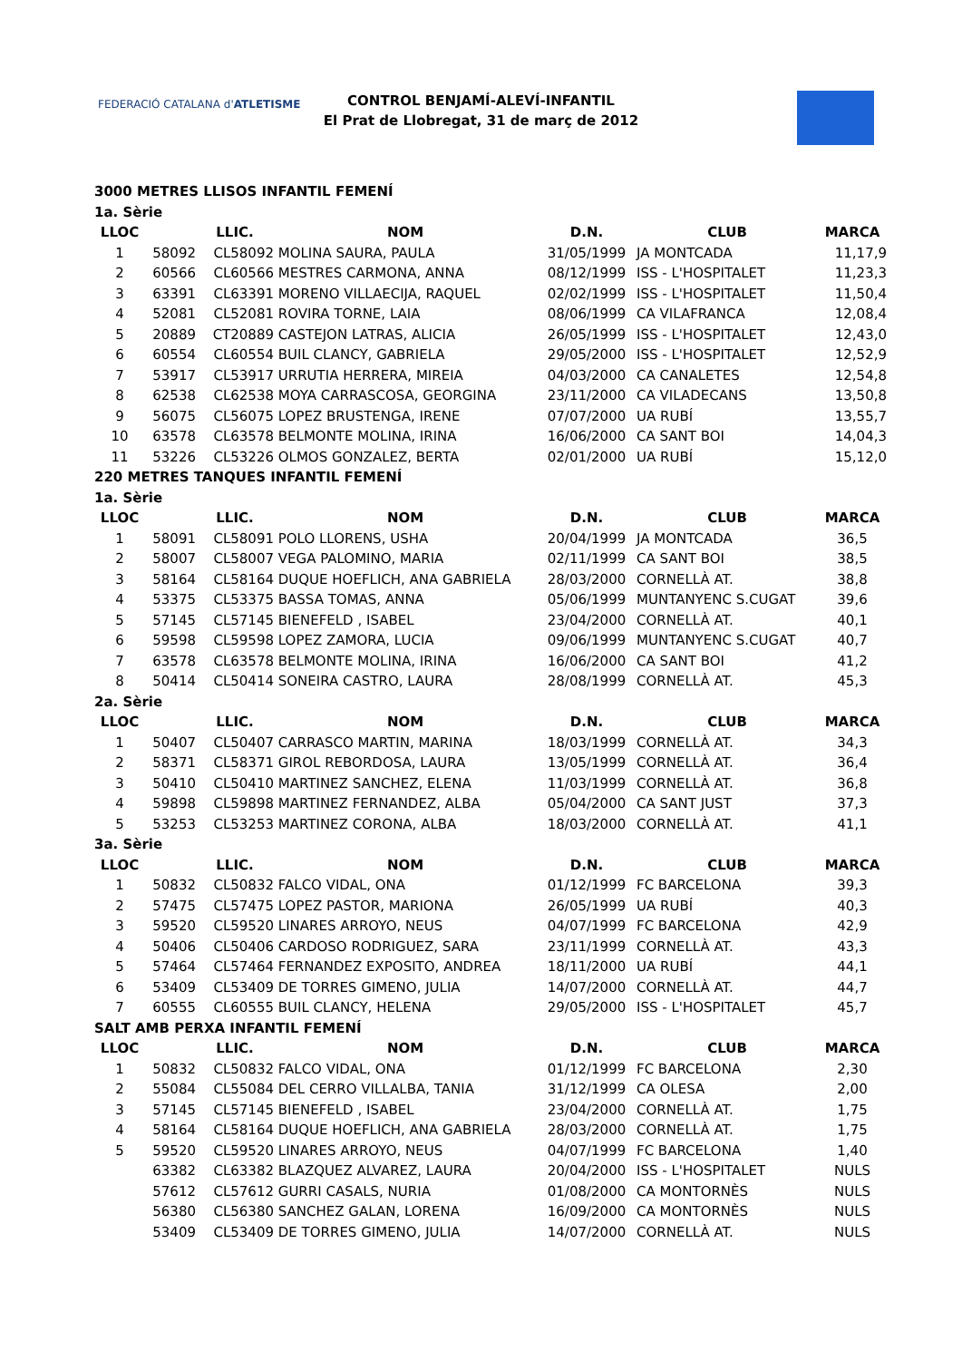FEDERACIÓ CATALANA d'ATLETISME
CONTROL BENJAMÍ-ALEVÍ-INFANTIL
El Prat de Llobregat, 31 de març de 2012
| 3000 METRES LLISOS INFANTIL FEMENÍ | | | | | | |
| 1a. Sèrie | | | | | | |
| LLOC | | LLIC. | NOM | D.N. | CLUB | MARCA |
| 1 | 58092 | CL58092 | MOLINA SAURA, PAULA | 31/05/1999 | JA MONTCADA | 11,17,9 |
| 2 | 60566 | CL60566 | MESTRES CARMONA, ANNA | 08/12/1999 | ISS - L'HOSPITALET | 11,23,3 |
| 3 | 63391 | CL63391 | MORENO VILLAECIJA, RAQUEL | 02/02/1999 | ISS - L'HOSPITALET | 11,50,4 |
| 4 | 52081 | CL52081 | ROVIRA TORNE, LAIA | 08/06/1999 | CA VILAFRANCA | 12,08,4 |
| 5 | 20889 | CT20889 | CASTEJON LATRAS, ALICIA | 26/05/1999 | ISS - L'HOSPITALET | 12,43,0 |
| 6 | 60554 | CL60554 | BUIL CLANCY, GABRIELA | 29/05/2000 | ISS - L'HOSPITALET | 12,52,9 |
| 7 | 53917 | CL53917 | URRUTIA HERRERA, MIREIA | 04/03/2000 | CA CANALETES | 12,54,8 |
| 8 | 62538 | CL62538 | MOYA CARRASCOSA, GEORGINA | 23/11/2000 | CA VILADECANS | 13,50,8 |
| 9 | 56075 | CL56075 | LOPEZ BRUSTENGA, IRENE | 07/07/2000 | UA RUBÍ | 13,55,7 |
| 10 | 63578 | CL63578 | BELMONTE MOLINA, IRINA | 16/06/2000 | CA SANT BOI | 14,04,3 |
| 11 | 53226 | CL53226 | OLMOS GONZALEZ, BERTA | 02/01/2000 | UA RUBÍ | 15,12,0 |
| 220 METRES TANQUES INFANTIL FEMENÍ | | | | | | |
| 1a. Sèrie | | | | | | |
| LLOC | | LLIC. | NOM | D.N. | CLUB | MARCA |
| 1 | 58091 | CL58091 | POLO LLORENS, USHA | 20/04/1999 | JA MONTCADA | 36,5 |
| 2 | 58007 | CL58007 | VEGA PALOMINO, MARIA | 02/11/1999 | CA SANT BOI | 38,5 |
| 3 | 58164 | CL58164 | DUQUE HOEFLICH, ANA GABRIELA | 28/03/2000 | CORNELLÀ AT. | 38,8 |
| 4 | 53375 | CL53375 | BASSA TOMAS, ANNA | 05/06/1999 | MUNTANYENC S.CUGAT | 39,6 |
| 5 | 57145 | CL57145 | BIENEFELD , ISABEL | 23/04/2000 | CORNELLÀ AT. | 40,1 |
| 6 | 59598 | CL59598 | LOPEZ ZAMORA, LUCIA | 09/06/1999 | MUNTANYENC S.CUGAT | 40,7 |
| 7 | 63578 | CL63578 | BELMONTE MOLINA, IRINA | 16/06/2000 | CA SANT BOI | 41,2 |
| 8 | 50414 | CL50414 | SONEIRA CASTRO, LAURA | 28/08/1999 | CORNELLÀ AT. | 45,3 |
| 2a. Sèrie | | | | | | |
| LLOC | | LLIC. | NOM | D.N. | CLUB | MARCA |
| 1 | 50407 | CL50407 | CARRASCO MARTIN, MARINA | 18/03/1999 | CORNELLÀ AT. | 34,3 |
| 2 | 58371 | CL58371 | GIROL REBORDOSA, LAURA | 13/05/1999 | CORNELLÀ AT. | 36,4 |
| 3 | 50410 | CL50410 | MARTINEZ SANCHEZ, ELENA | 11/03/1999 | CORNELLÀ AT. | 36,8 |
| 4 | 59898 | CL59898 | MARTINEZ FERNANDEZ, ALBA | 05/04/2000 | CA SANT JUST | 37,3 |
| 5 | 53253 | CL53253 | MARTINEZ CORONA, ALBA | 18/03/2000 | CORNELLÀ AT. | 41,1 |
| 3a. Sèrie | | | | | | |
| LLOC | | LLIC. | NOM | D.N. | CLUB | MARCA |
| 1 | 50832 | CL50832 | FALCO VIDAL, ONA | 01/12/1999 | FC BARCELONA | 39,3 |
| 2 | 57475 | CL57475 | LOPEZ PASTOR, MARIONA | 26/05/1999 | UA RUBÍ | 40,3 |
| 3 | 59520 | CL59520 | LINARES ARROYO, NEUS | 04/07/1999 | FC BARCELONA | 42,9 |
| 4 | 50406 | CL50406 | CARDOSO RODRIGUEZ, SARA | 23/11/1999 | CORNELLÀ AT. | 43,3 |
| 5 | 57464 | CL57464 | FERNANDEZ EXPOSITO, ANDREA | 18/11/2000 | UA RUBÍ | 44,1 |
| 6 | 53409 | CL53409 | DE TORRES GIMENO, JULIA | 14/07/2000 | CORNELLÀ AT. | 44,7 |
| 7 | 60555 | CL60555 | BUIL CLANCY, HELENA | 29/05/2000 | ISS - L'HOSPITALET | 45,7 |
| SALT AMB PERXA INFANTIL FEMENÍ | | | | | | |
| LLOC | | LLIC. | NOM | D.N. | CLUB | MARCA |
| 1 | 50832 | CL50832 | FALCO VIDAL, ONA | 01/12/1999 | FC BARCELONA | 2,30 |
| 2 | 55084 | CL55084 | DEL CERRO VILLALBA, TANIA | 31/12/1999 | CA OLESA | 2,00 |
| 3 | 57145 | CL57145 | BIENEFELD , ISABEL | 23/04/2000 | CORNELLÀ AT. | 1,75 |
| 4 | 58164 | CL58164 | DUQUE HOEFLICH, ANA GABRIELA | 28/03/2000 | CORNELLÀ AT. | 1,75 |
| 5 | 59520 | CL59520 | LINARES ARROYO, NEUS | 04/07/1999 | FC BARCELONA | 1,40 |
| | 63382 | CL63382 | BLAZQUEZ ALVAREZ, LAURA | 20/04/2000 | ISS - L'HOSPITALET | NULS |
| | 57612 | CL57612 | GURRI CASALS, NURIA | 01/08/2000 | CA MONTORNÈS | NULS |
| | 56380 | CL56380 | SANCHEZ GALAN, LORENA | 16/09/2000 | CA MONTORNÈS | NULS |
| | 53409 | CL53409 | DE TORRES GIMENO, JULIA | 14/07/2000 | CORNELLÀ AT. | NULS |